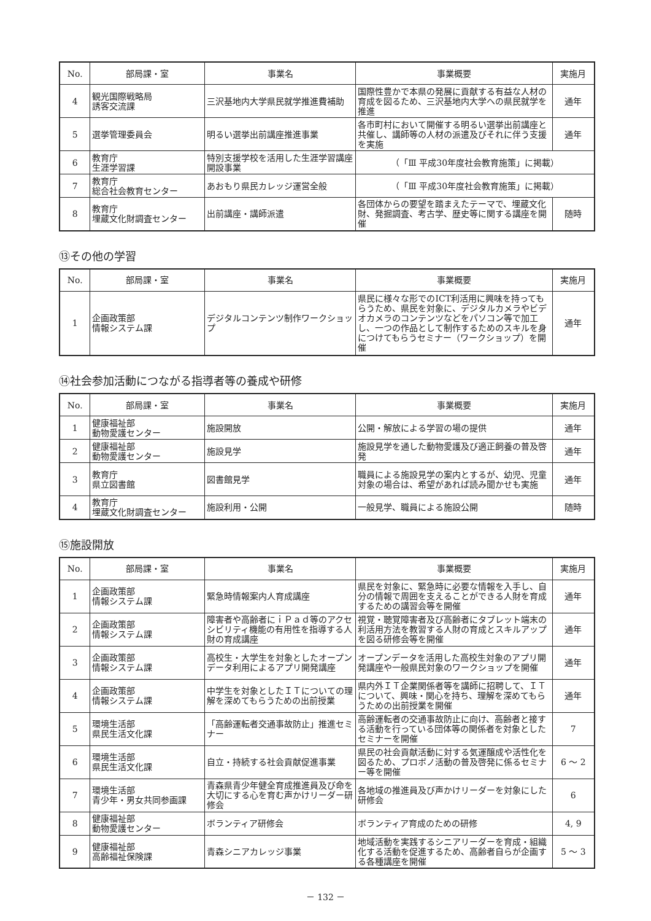| No. | 部局課・室 | 事業名 | 事業概要 | 実施月 |
| --- | --- | --- | --- | --- |
| 4 | 観光国際戦略局 誘客交流課 | 三沢基地内大学県民就学推進費補助 | 国際性豊かで本県の発展に貢献する有益な人材の育成を図るため、三沢基地内大学への県民就学を推進 | 通年 |
| 5 | 選挙管理委員会 | 明るい選挙出前講座推進事業 | 各市町村において開催する明るい選挙出前講座と共催し、講師等の人材の派遣及びそれに伴う支援を実施 | 通年 |
| 6 | 教育庁 生涯学習課 | 特別支援学校を活用した生涯学習講座開設事業 | （「Ⅲ 平成30年度社会教育施策」に掲載） | |
| 7 | 教育庁 総合社会教育センター | あおもり県民カレッジ運営全般 | （「Ⅲ 平成30年度社会教育施策」に掲載） | |
| 8 | 教育庁 埋蔵文化財調査センター | 出前講座・講師派遣 | 各団体からの要望を踏まえたテーマで、埋蔵文化財、発掘調査、考古学、歴史等に関する講座を開催 | 随時 |
⑬その他の学習
| No. | 部局課・室 | 事業名 | 事業概要 | 実施月 |
| --- | --- | --- | --- | --- |
| 1 | 企画政策部 情報システム課 | デジタルコンテンツ制作ワークショップ | 県民に様々な形でのICT利活用に興味を持ってもらうため、県民を対象に、デジタルカメラやビデオカメラのコンテンツなどをパソコン等で加工し、一つの作品として制作するためのスキルを身につけてもらうセミナー（ワークショップ）を開催 | 通年 |
⑭社会参加活動につながる指導者等の養成や研修
| No. | 部局課・室 | 事業名 | 事業概要 | 実施月 |
| --- | --- | --- | --- | --- |
| 1 | 健康福祉部 動物愛護センター | 施設開放 | 公開・解放による学習の場の提供 | 通年 |
| 2 | 健康福祉部 動物愛護センター | 施設見学 | 施設見学を通した動物愛護及び適正飼養の普及啓発 | 通年 |
| 3 | 教育庁 県立図書館 | 図書館見学 | 職員による施設見学の案内とするが、幼児、児童対象の場合は、希望があれば読み聞かせも実施 | 通年 |
| 4 | 教育庁 埋蔵文化財調査センター | 施設利用・公開 | 一般見学、職員による施設公開 | 随時 |
⑮施設開放
| No. | 部局課・室 | 事業名 | 事業概要 | 実施月 |
| --- | --- | --- | --- | --- |
| 1 | 企画政策部 情報システム課 | 緊急時情報案内人育成講座 | 県民を対象に、緊急時に必要な情報を入手し、自分の情報で周囲を支えることができる人財を育成するための講習会等を開催 | 通年 |
| 2 | 企画政策部 情報システム課 | 障害者や高齢者にｉＰａｄ等のアクセシビリティ機能の有用性を指導する人財の育成講座 | 視覚・聴覚障害者及び高齢者にタブレット端末の利活用方法を教習する人財の育成とスキルアップを図る研修会等を開催 | 通年 |
| 3 | 企画政策部 情報システム課 | 高校生・大学生を対象としたオープンデータ利用によるアプリ開発講座 | オープンデータを活用した高校生対象のアプリ開発講座や一般県民対象のワークショップを開催 | 通年 |
| 4 | 企画政策部 情報システム課 | 中学生を対象としたＩＴについての理解を深めてもらうための出前授業 | 県内外ＩＴ企業関係者等を講師に招聘して、ＩＴについて、興味・関心を持ち、理解を深めてもらうための出前授業を開催 | 通年 |
| 5 | 環境生活部 県民生活文化課 | 「高齢運転者交通事故防止」推進セミナー | 高齢運転者の交通事故防止に向け、高齢者と接する活動を行っている団体等の関係者を対象としたセミナーを開催 | 7 |
| 6 | 環境生活部 県民生活文化課 | 自立・持続する社会貢献促進事業 | 県民の社会貢献活動に対する気運醸成や活性化を図るため、プロボノ活動の普及啓発に係るセミナー等を開催 | 6 ～ 2 |
| 7 | 環境生活部 青少年・男女共同参画課 | 青森県青少年健全育成推進員及び命を大切にする心を育む声かけリーダー研修会 | 各地域の推進員及び声かけリーダーを対象にした研修会 | 6 |
| 8 | 健康福祉部 動物愛護センター | ボランティア研修会 | ボランティア育成のための研修 | 4, 9 |
| 9 | 健康福祉部 高齢福祉保険課 | 青森シニアカレッジ事業 | 地域活動を実践するシニアリーダーを育成・組織化する活動を促進するため、高齢者自らが企画する各種講座を開催 | 5 ～ 3 |
－ 132 －